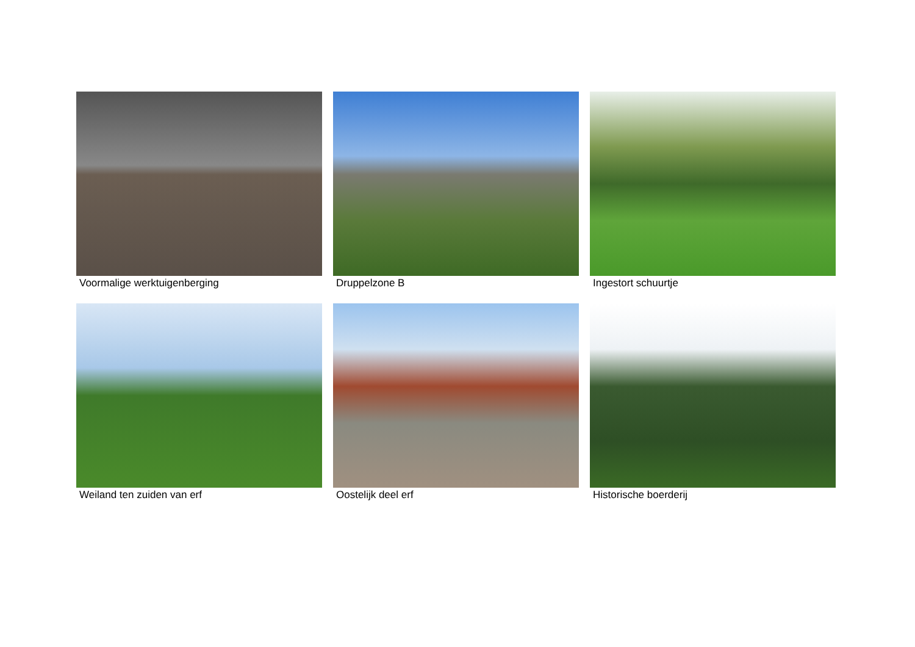Voormalige werktuigenberging
Druppelzone B
Ingestort schuurtje
Weiland ten zuiden van erf
Oostelijk deel erf
Historische boerderij